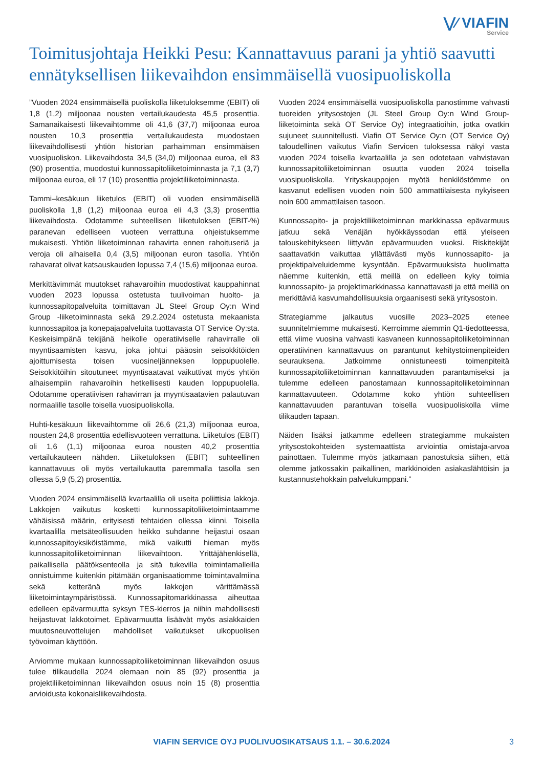⋁⁄ VIAFIN
Service
Toimitusjohtaja Heikki Pesu: Kannattavuus parani ja yhtiö saavutti ennätyksellisen liikevaihdon ensimmäisellä vuosipuoliskolla
”Vuoden 2024 ensimmäisellä puoliskolla liiketuloksemme (EBIT) oli 1,8 (1,2) miljoonaa nousten vertailukaudesta 45,5 prosenttia. Samanaikaisesti liikevaihtomme oli 41,6 (37,7) miljoonaa euroa nousten 10,3 prosenttia vertailukaudesta muodostaen liikevaihdollisesti yhtiön historian parhaimman ensimmäisen vuosipuoliskon. Liikevaihdosta 34,5 (34,0) miljoonaa euroa, eli 83 (90) prosenttia, muodostui kunnossapitoliiketoiminnasta ja 7,1 (3,7) miljoonaa euroa, eli 17 (10) prosenttia projektiliiketoiminnasta.
Tammi–kesäkuun liiketulos (EBIT) oli vuoden ensimmäisellä puoliskolla 1,8 (1,2) miljoonaa euroa eli 4,3 (3,3) prosenttia liikevaihdosta. Odotamme suhteellisen liiketuloksen (EBIT-%) paranevan edelliseen vuoteen verrattuna ohjeistuksemme mukaisesti. Yhtiön liiketoiminnan rahavirta ennen rahoituseriä ja veroja oli alhaisella 0,4 (3,5) miljoonan euron tasolla. Yhtiön rahavarat olivat katsauskauden lopussa 7,4 (15,6) miljoonaa euroa.
Merkittävimmät muutokset rahavaroihin muodostivat kauppahinnat vuoden 2023 lopussa ostetusta tuulivoiman huolto- ja kunnossapitopalveluita toimittavan JL Steel Group Oy:n Wind Group -liiketoiminnasta sekä 29.2.2024 ostetusta mekaanista kunnossapitoa ja konepajapalveluita tuottavasta OT Service Oy:sta. Keskeisimpänä tekijänä heikolle operatiiviselle rahavirralle oli myyntisaamisten kasvu, joka johtui pääosin seisokkitöiden ajoittumisesta toisen vuosineljänneksen loppupuolelle. Seisokkitöihin sitoutuneet myyntisaatavat vaikuttivat myös yhtiön alhaisempiin rahavaroihin hetkellisesti kauden loppupuolella. Odotamme operatiivisen rahavirran ja myyntisaatavien palautuvan normaalille tasolle toisella vuosipuoliskolla.
Huhti-kesäkuun liikevaihtomme oli 26,6 (21,3) miljoonaa euroa, nousten 24,8 prosenttia edellisvuoteen verrattuna. Liiketulos (EBIT) oli 1,6 (1,1) miljoonaa euroa nousten 40,2 prosenttia vertailukauteen nähden. Liiketuloksen (EBIT) suhteellinen kannattavuus oli myös vertailukautta paremmalla tasolla sen ollessa 5,9 (5,2) prosenttia.
Vuoden 2024 ensimmäisellä kvartaalilla oli useita poliittisia lakkoja. Lakkojen vaikutus kosketti kunnossapitoliiketoimintaamme vähäisissä määrin, erityisesti tehtaiden ollessa kiinni. Toisella kvartaalilla metsäteollisuuden heikko suhdanne heijastui osaan kunnossapitoyksiköistämme, mikä vaikutti hieman myös kunnossapitoliiketoiminnan liikevaihtoon. Yrittäjähenkisellä, paikallisella päätöksenteolla ja sitä tukevilla toimintamalleilla onnistuimme kuitenkin pitämään organisaatiomme toimintavalmiina sekä ketteränä myös lakkojen värittämässä liiketoimintaympäristössä. Kunnossapitomarkkinassa aiheuttaa edelleen epävarmuutta syksyn TES-kierros ja niihin mahdollisesti heijastuvat lakkotoimet. Epävarmuutta lisäävät myös asiakkaiden muutosneuvottelujen mahdolliset vaikutukset ulkopuolisen työvoiman käyttöön.
Arviomme mukaan kunnossapitoliiketoiminnan liikevaihdon osuus tulee tilikaudella 2024 olemaan noin 85 (92) prosenttia ja projektiliiketoiminnan liikevaihdon osuus noin 15 (8) prosenttia arvioidusta kokonaisliikevaihdosta.
Vuoden 2024 ensimmäisellä vuosipuoliskolla panostimme vahvasti tuoreiden yritysostojen (JL Steel Group Oy:n Wind Group-liiketoiminta sekä OT Service Oy) integraatioihin, jotka ovatkin sujuneet suunnitellusti. Viafin OT Service Oy:n (OT Service Oy) taloudellinen vaikutus Viafin Servicen tuloksessa näkyi vasta vuoden 2024 toisella kvartaalilla ja sen odotetaan vahvistavan kunnossapitoliiketoiminnan osuutta vuoden 2024 toisella vuosipuoliskolla. Yrityskauppojen myötä henkilöstömme on kasvanut edellisen vuoden noin 500 ammattilaisesta nykyiseen noin 600 ammattilaisen tasoon.
Kunnossapito- ja projektiliiketoiminnan markkinassa epävarmuus jatkuu sekä Venäjän hyökkäyssodan että yleiseen talouskehitykseen liittyvän epävarmuuden vuoksi. Riskitekijät saattavatkin vaikuttaa yllättävästi myös kunnossapito- ja projektipalveluidemme kysyntään. Epävarmuuksista huolimatta näemme kuitenkin, että meillä on edelleen kyky toimia kunnossapito- ja projektimarkkinassa kannattavasti ja että meillä on merkittäviä kasvumahdollisuuksia orgaanisesti sekä yritysostoin.
Strategiamme jalkautus vuosille 2023–2025 etenee suunnitelmiemme mukaisesti. Kerroimme aiemmin Q1-tiedotteessa, että viime vuosina vahvasti kasvaneen kunnossapitoliiketoiminnan operatiivinen kannattavuus on parantunut kehitystoimenpiteiden seurauksena. Jatkoimme onnistuneesti toimenpiteitä kunnossapitoliiketoiminnan kannattavuuden parantamiseksi ja tulemme edelleen panostamaan kunnossapitoliiketoiminnan kannattavuuteen. Odotamme koko yhtiön suhteellisen kannattavuuden parantuvan toisella vuosipuoliskolla viime tilikauden tapaan.
Näiden lisäksi jatkamme edelleen strategiamme mukaisten yritysostokohteiden systemaattista arviointia omistaja-arvoa painottaen. Tulemme myös jatkamaan panostuksia siihen, että olemme jatkossakin paikallinen, markkinoiden asiakaslähtöisin ja kustannustehokkain palvelukumppani.”
VIAFIN SERVICE OYJ PUOLIVUOSIKATSAUS 1.1. – 30.6.2024 3